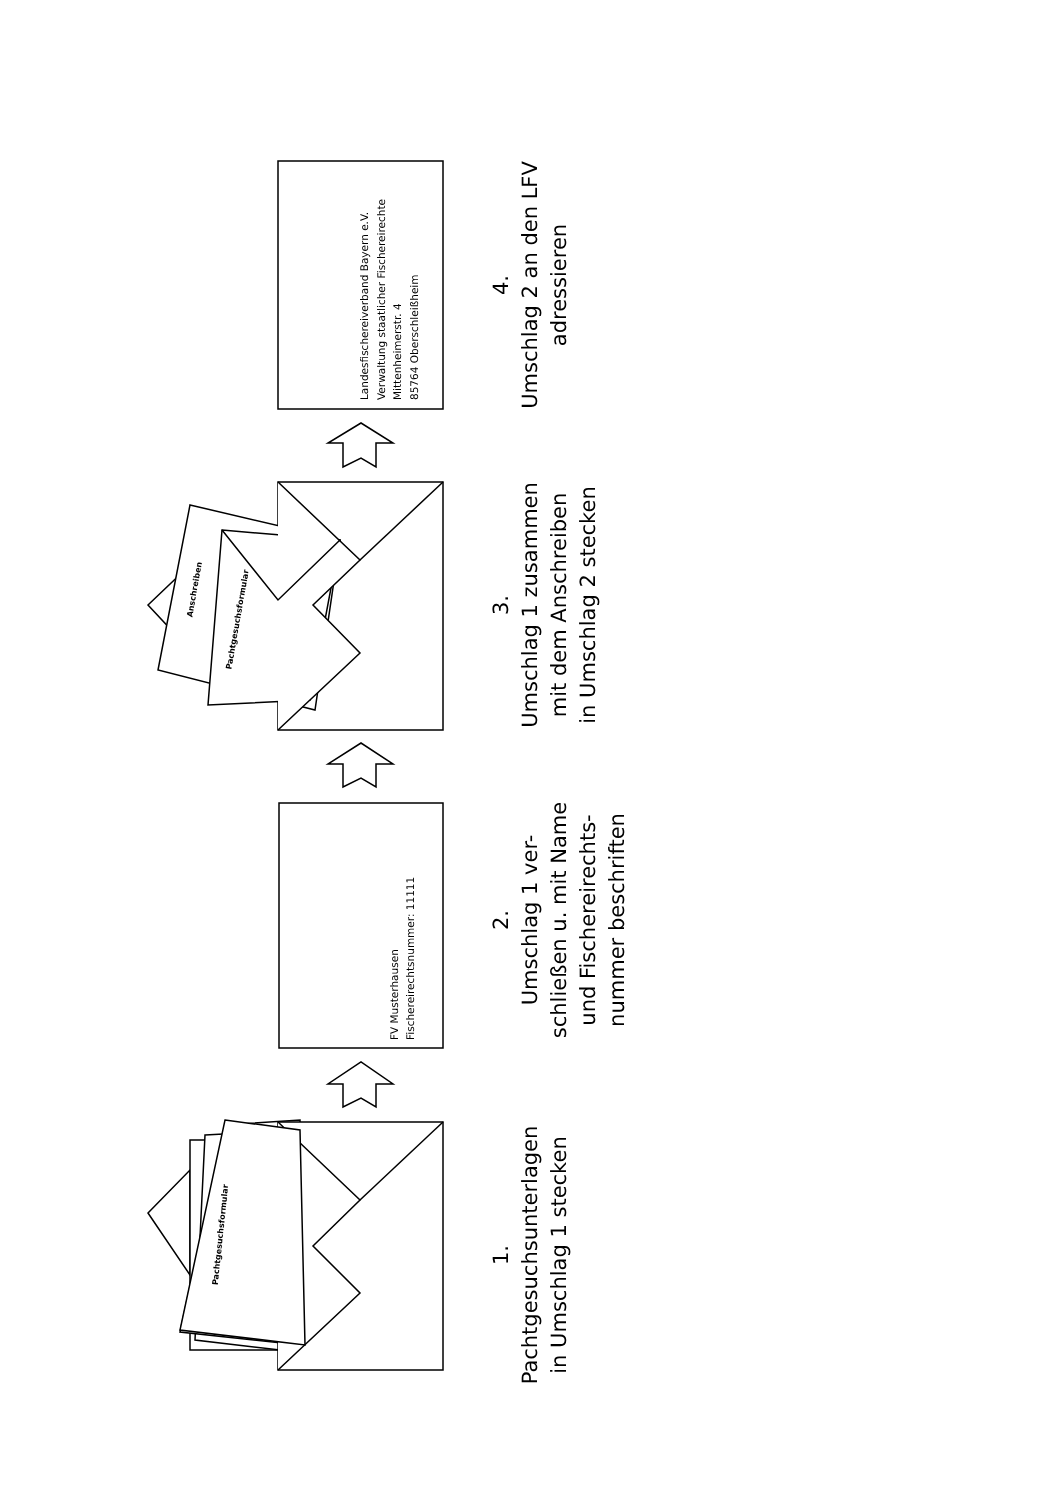Pachtgesuchsformular
Anschreiben
Pachtgesuchsformular
FV Musterhausen
Fischereirechtsnummer: 11111
Landesfischereiverband Bayern e.V.
Verwaltung staatlicher Fischereirechte
Mittenheimerstr. 4
85764 Oberschleißheim
1.
Pachtgesuchsunterlagen
in Umschlag 1 stecken
2.
Umschlag 1 ver-
schließen u. mit Name
und Fischereirechts-
nummer beschriften
3.
Umschlag 1 zusammen
mit dem Anschreiben
in Umschlag 2 stecken
4.
Umschlag 2 an den LFV
adressieren